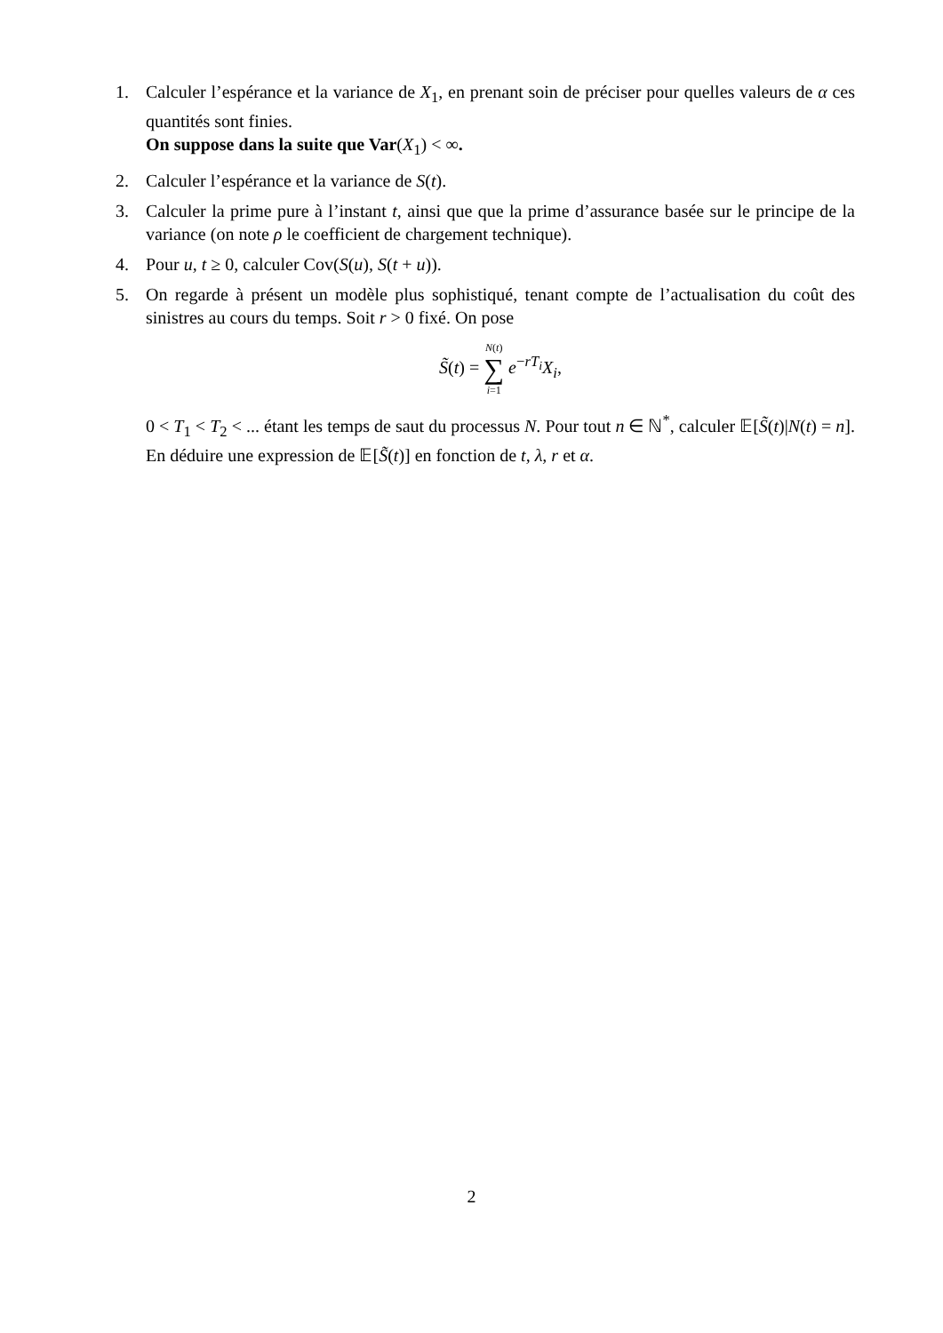1. Calculer l’espérance et la variance de X<sub>1</sub>, en prenant soin de préciser pour quelles valeurs de α ces quantités sont finies.
On suppose dans la suite que Var(X<sub>1</sub>) < ∞.
2. Calculer l’espérance et la variance de S(t).
3. Calculer la prime pure à l’instant t, ainsi que que la prime d’assurance basée sur le principe de la variance (on note ρ le coefficient de chargement technique).
4. Pour u, t ≥ 0, calculer Cov(S(u), S(t + u)).
5. On regarde à présent un modèle plus sophistiqué, tenant compte de l’actualisation du coût des sinistres au cours du temps. Soit r > 0 fixé. On pose
S̃(t) = N(t) ∑ i=1 e<sup>−rT<sub>i</sub></sup>X<sub>i</sub>,
0 < T<sub>1</sub> < T<sub>2</sub> < ... étant les temps de saut du processus N. Pour tout n ∈ ℕ<sup>*</sup>, calculer 𝔼[S̃(t)|N(t) = n]. En déduire une expression de 𝔼[S̃(t)] en fonction de t, λ, r et α.
2